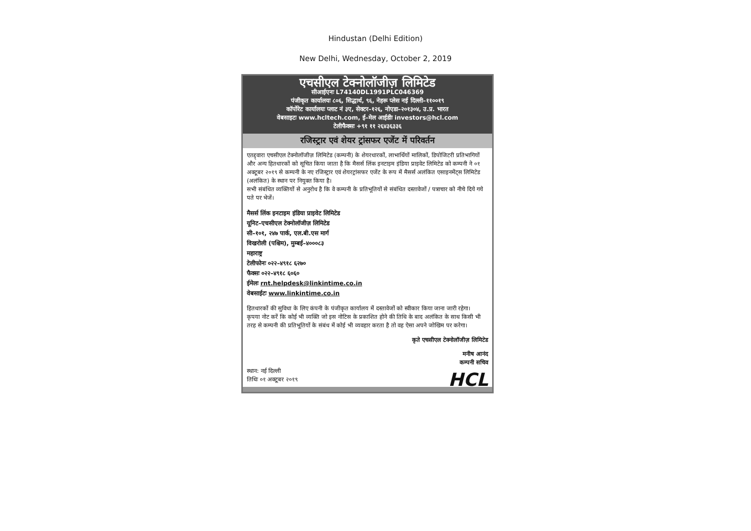Hindustan (Delhi Edition)
New Delhi, Wednesday, October 2, 2019
एचसीएल टेक्नोलॉजीज़ लिमिटेड
सीआईएनः L74140DL1991PLC046369
पंजीकृत कार्यालयः ८०६, सिद्धार्थ, ९६, नेहरू प्लेस नई दिल्ली–११००१९
कॉर्पोरेट कार्यालयः प्लाट नं ३ए, सेक्टर–१२६, नोएडा–२०१३०४, उ.प्र. भारत
वेबसाइटः www.hcltech.com, ई–मेल आईडीः investors@hcl.com
टेलीफैक्सः +९१ ११ २६४३६३३६
रजिस्ट्रार एवं शेयर ट्रांसफर एजेंट में परिवर्तन
एतद्द्वारा एचसीएल टेक्नोलॉजीज़ लिमिटेड (कम्पनी) के शेयरधारकों, लाभार्थियों मालिकों, डिपोजिटरी प्रतिभागियों और अन्य हितधारकों को सूचित किया जाता है कि मैसर्स लिंक इनटाइम इंडिया प्राइवेट लिमिटेड को कम्पनी ने ०१ अक्टूबर २०१९ से कम्पनी के नए रजिस्ट्रार एवं शेयरट्रांसफर एजेंट के रूप में मैसर्स अलंकित एसाइनमेंट्स लिमिटेड (अलंकित) के स्थान पर नियुक्त किया है।
सभी संबंधित व्यक्तियों से अनुरोध है कि वे कम्पनी के प्रतिभूतियों से संबंधित दस्तावेजों / पत्राचार को नीचे दिये गये पते पर भेजें।
मैसर्स लिंक इनटाइम इंडिया प्राइवेट लिमिटेड
यूनिट–एचसीएल टेक्नोलॉजीज़ लिमिटेड
सी–१०१, २४७ पार्क, एल.बी.एस मार्ग
विखरोली (पश्चिम), मुम्बई–४०००८३
महाराष्ट्र
टेलीफोनः ०२२–४९१८ ६२७०
फैक्सः ०२२–४९१८ ६०६०
ईमेलः rnt.helpdesk@linkintime.co.in
वेबसाईटः www.linkintime.co.in
हितधारकों की सुविधा के लिए कंपनी के पंजीकृत कार्यालय में दस्तावेजों को स्वीकार किया जाना जारी रहेगा।
कृपया नोट करें कि कोई भी व्यक्ति जो इस नोटिस के प्रकाशित होने की तिथि के बाद अलंकित के साथ किसी भी तरह से कम्पनी की प्रतिभूतियों के संबंध में कोई भी व्यवहार करता है तो वह ऐसा अपने जोखिम पर करेगा।
कृते एचसीएल टेक्नोलॉजीज़ लिमिटेड
मनीष आनंद
कम्पनी सचिव
स्थान: नई दिल्ली
तिथिः ०१ अक्टूबर २०१९
HCL